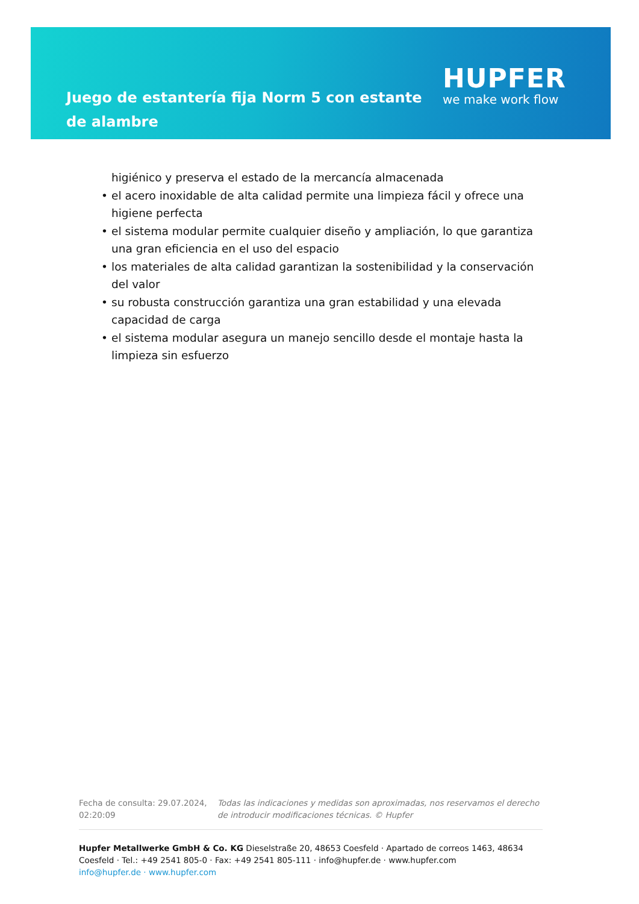Juego de estantería fija Norm 5 con estante de alambre
HUPFER
we make work flow
higiénico y preserva el estado de la mercancía almacenada
• el acero inoxidable de alta calidad permite una limpieza fácil y ofrece una higiene perfecta
• el sistema modular permite cualquier diseño y ampliación, lo que garantiza una gran eficiencia en el uso del espacio
• los materiales de alta calidad garantizan la sostenibilidad y la conservación del valor
• su robusta construcción garantiza una gran estabilidad y una elevada capacidad de carga
• el sistema modular asegura un manejo sencillo desde el montaje hasta la limpieza sin esfuerzo
Fecha de consulta: 29.07.2024, 02:20:09
Todas las indicaciones y medidas son aproximadas, nos reservamos el derecho de introducir modificaciones técnicas. © Hupfer
Hupfer Metallwerke GmbH & Co. KG Dieselstraße 20, 48653 Coesfeld · Apartado de correos 1463, 48634 Coesfeld · Tel.: +49 2541 805-0 · Fax: +49 2541 805-111 · info@hupfer.de · www.hupfer.com
info@hupfer.de · www.hupfer.com